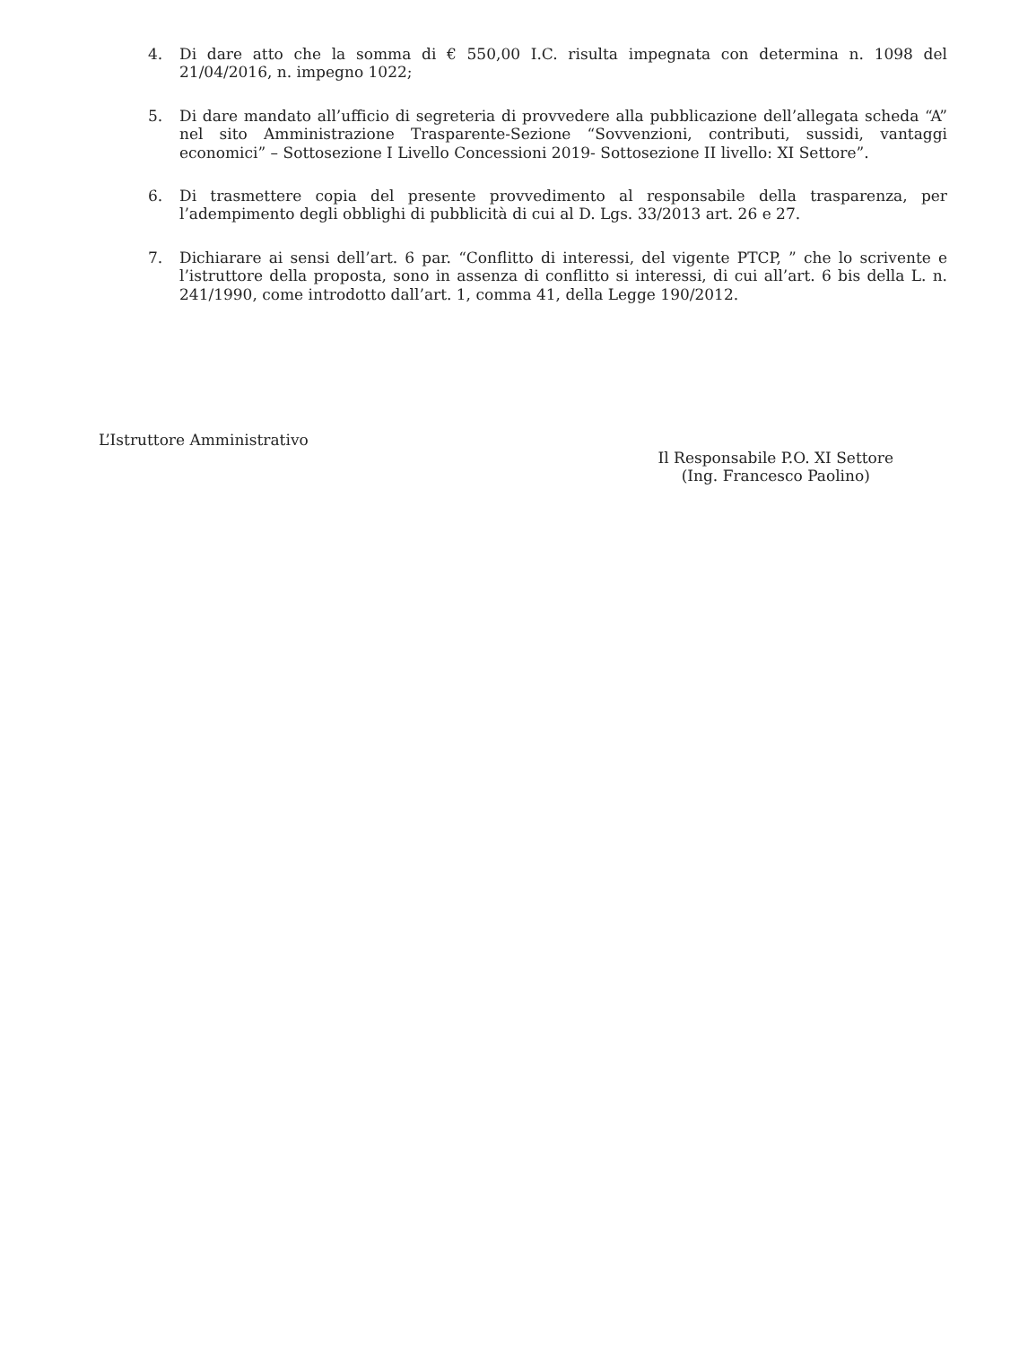4. Di dare atto che la somma di € 550,00 I.C. risulta impegnata con determina n. 1098 del 21/04/2016, n. impegno 1022;
5. Di dare mandato all’ufficio di segreteria di provvedere alla pubblicazione dell’allegata scheda “A” nel sito Amministrazione Trasparente-Sezione “Sovvenzioni, contributi, sussidi, vantaggi economici” – Sottosezione I Livello Concessioni 2019- Sottosezione II livello: XI Settore”.
6. Di trasmettere copia del presente provvedimento al responsabile della trasparenza, per l’adempimento degli obblighi di pubblicità di cui al D. Lgs. 33/2013 art. 26 e 27.
7. Dichiarare ai sensi dell’art. 6 par. “Conflitto di interessi, del vigente PTCP, ” che lo scrivente e l’istruttore della proposta, sono in assenza di conflitto si interessi, di cui all’art. 6 bis della L. n. 241/1990, come introdotto dall’art. 1, comma 41, della Legge 190/2012.
L’Istruttore Amministrativo
Il Responsabile P.O. XI Settore
(Ing. Francesco Paolino)